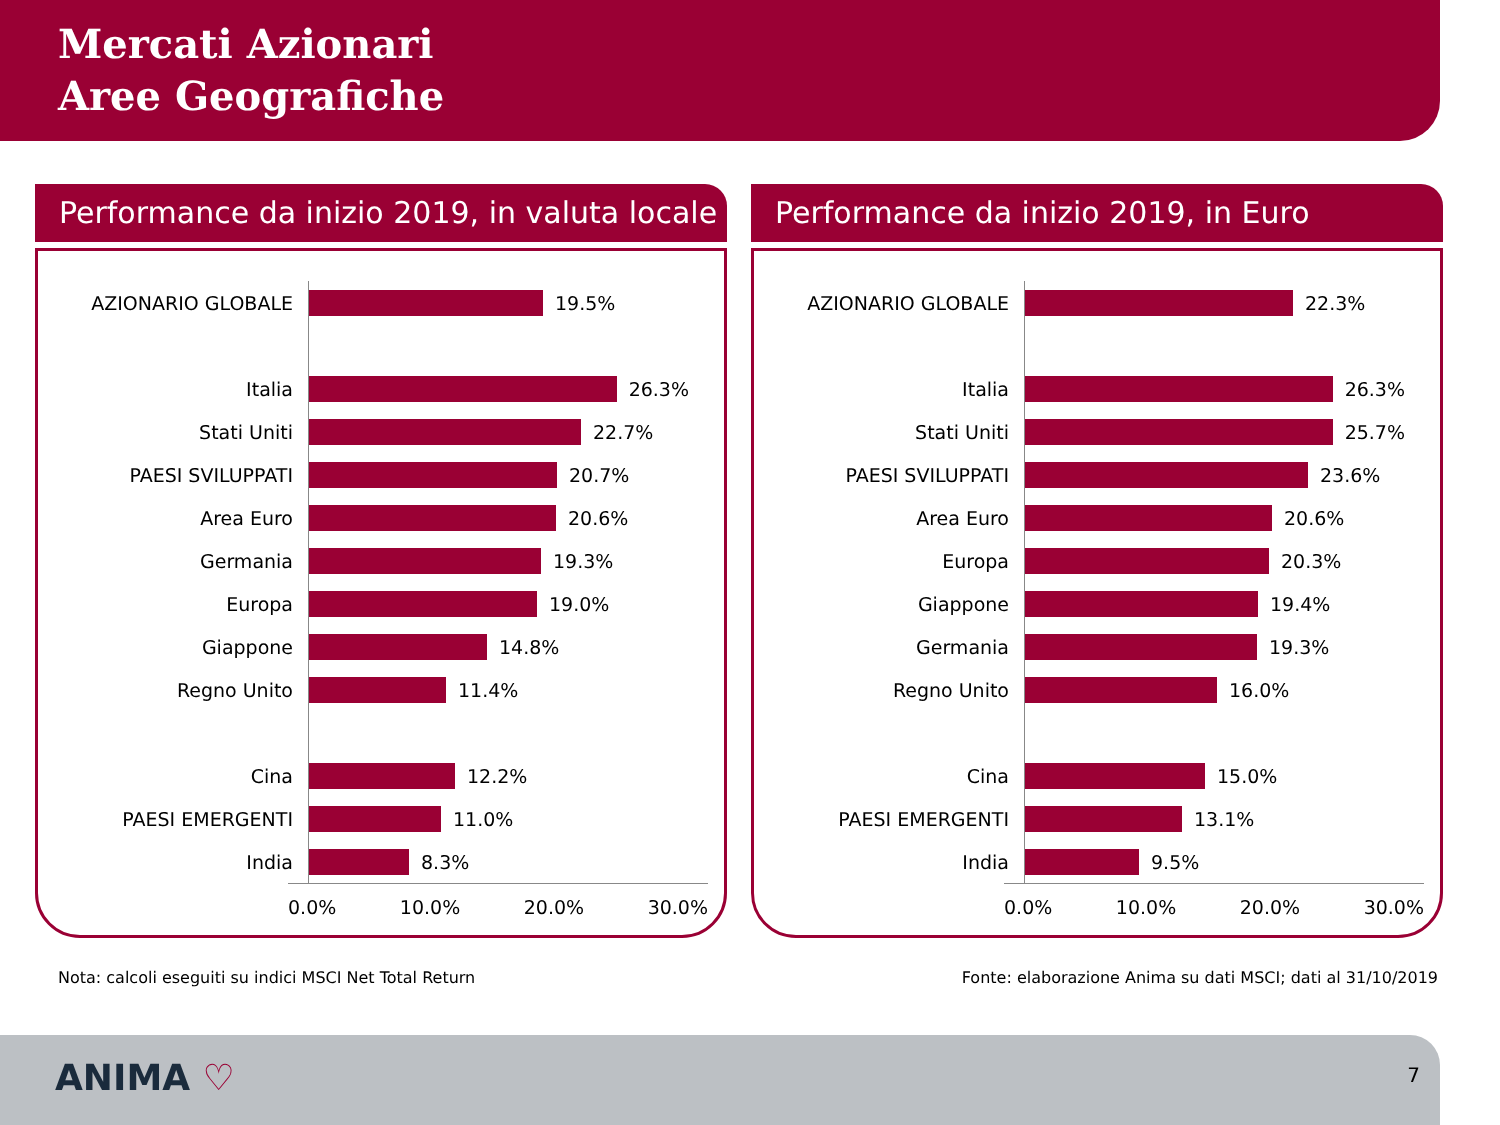Mercati Azionari
Aree Geografiche
Performance da inizio 2019, in valuta locale
AZIONARIO GLOBALE
19.5%
Italia
26.3%
Stati Uniti
22.7%
PAESI SVILUPPATI
20.7%
Area Euro
20.6%
Germania
19.3%
Europa
19.0%
Giappone
14.8%
Regno Unito
11.4%
Cina
12.2%
PAESI EMERGENTI
11.0%
India
8.3%
0.0% 10.0% 20.0% 30.0%
Performance da inizio 2019, in Euro
AZIONARIO GLOBALE
22.3%
Italia
26.3%
Stati Uniti
25.7%
PAESI SVILUPPATI
23.6%
Area Euro
20.6%
Europa
20.3%
Giappone
19.4%
Germania
19.3%
Regno Unito
16.0%
Cina
15.0%
PAESI EMERGENTI
13.1%
India
9.5%
0.0% 10.0% 20.0% 30.0%
Nota: calcoli eseguiti su indici MSCI Net Total Return Fonte: elaborazione Anima su dati MSCI; dati al 31/10/2019
ANIMA ♡ 7